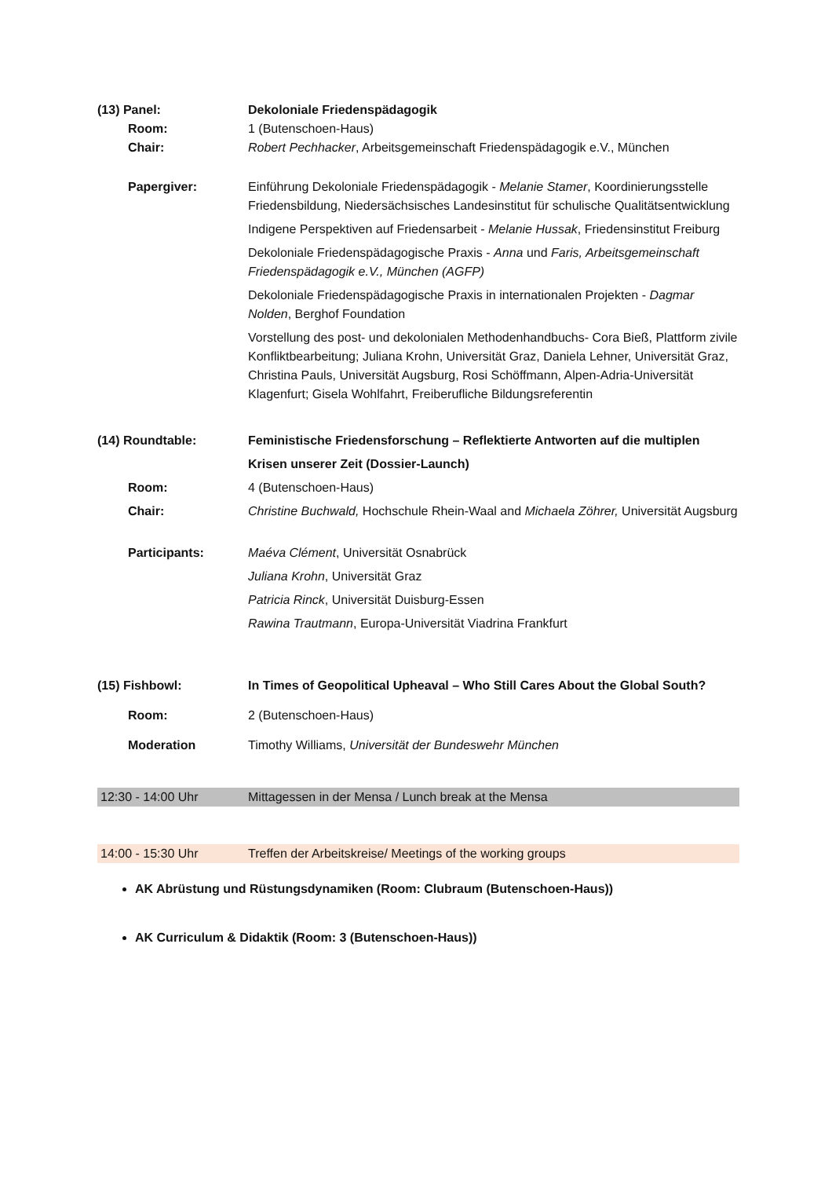(13) Panel: Dekoloniale Friedenspädagogik
Room: 1 (Butenschoen-Haus)
Chair: Robert Pechhacker, Arbeitsgemeinschaft Friedenspädagogik e.V., München
Papergiver: Einführung Dekoloniale Friedenspädagogik - Melanie Stamer, Koordinierungsstelle Friedensbildung, Niedersächsisches Landesinstitut für schulische Qualitätsentwicklung
Indigene Perspektiven auf Friedensarbeit - Melanie Hussak, Friedensinstitut Freiburg
Dekoloniale Friedenspädagogische Praxis - Anna und Faris, Arbeitsgemeinschaft Friedenspädagogik e.V., München (AGFP)
Dekoloniale Friedenspädagogische Praxis in internationalen Projekten - Dagmar Nolden, Berghof Foundation
Vorstellung des post- und dekolonialen Methodenhandbuchs- Cora Bieß, Plattform zivile Konfliktbearbeitung; Juliana Krohn, Universität Graz, Daniela Lehner, Universität Graz, Christina Pauls, Universität Augsburg, Rosi Schöffmann, Alpen-Adria-Universität Klagenfurt; Gisela Wohlfahrt, Freiberufliche Bildungsreferentin
(14) Roundtable: Feministische Friedensforschung – Reflektierte Antworten auf die multiplen Krisen unserer Zeit (Dossier-Launch)
Room: 4 (Butenschoen-Haus)
Chair: Christine Buchwald, Hochschule Rhein-Waal and Michaela Zöhrer, Universität Augsburg
Participants: Maéva Clément, Universität Osnabrück
Juliana Krohn, Universität Graz
Patricia Rinck, Universität Duisburg-Essen
Rawina Trautmann, Europa-Universität Viadrina Frankfurt
(15) Fishbowl: In Times of Geopolitical Upheaval – Who Still Cares About the Global South?
Room: 2 (Butenschoen-Haus)
Moderation Timothy Williams, Universität der Bundeswehr München
12:30 - 14:00 Uhr Mittagessen in der Mensa / Lunch break at the Mensa
14:00 - 15:30 Uhr Treffen der Arbeitskreise/ Meetings of the working groups
AK Abrüstung und Rüstungsdynamiken (Room: Clubraum (Butenschoen-Haus))
AK Curriculum & Didaktik (Room: 3 (Butenschoen-Haus))